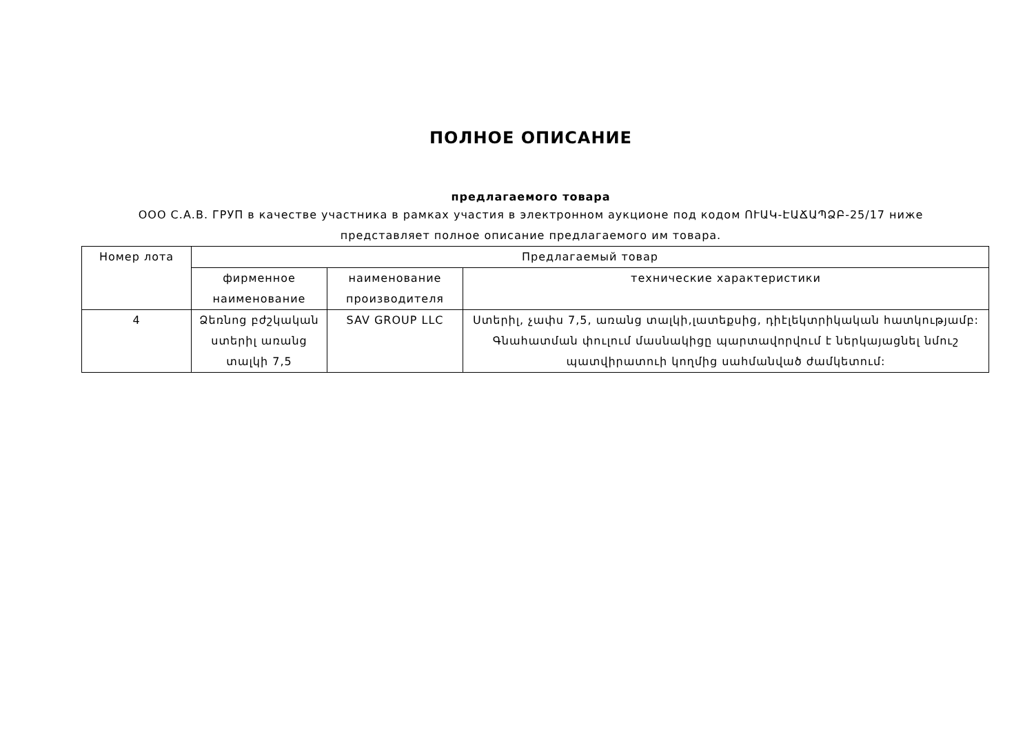ПОЛНОЕ ОПИСАНИЕ
предлагаемого товара
ООО С.А.В. ГРУП в качестве участника в рамках участия в электронном аукционе под кодом ՈՒԱԿ-ԷԱՃԱՊՁԲ-25/17 ниже представляет полное описание предлагаемого им товара.
| Номер лота | Предлагаемый товар | | |
| --- | --- | --- | --- |
| | фирменное наименование | наименование производителя | технические характеристики |
| 4 | Ձեռնոց բժշկական ստերիլ առանց տալկի 7,5 | SAV GROUP LLC | Ստերիլ, չափս 7,5, առանց տալկի,լատեքսից, դիէլեկտրիկական հատկությամբ: Գնահատման փուլում մասնակիցը պարտավորվում է ներկայացնել նմուշ պատվիրատուի կողմից սահմանված ժամկետում: |